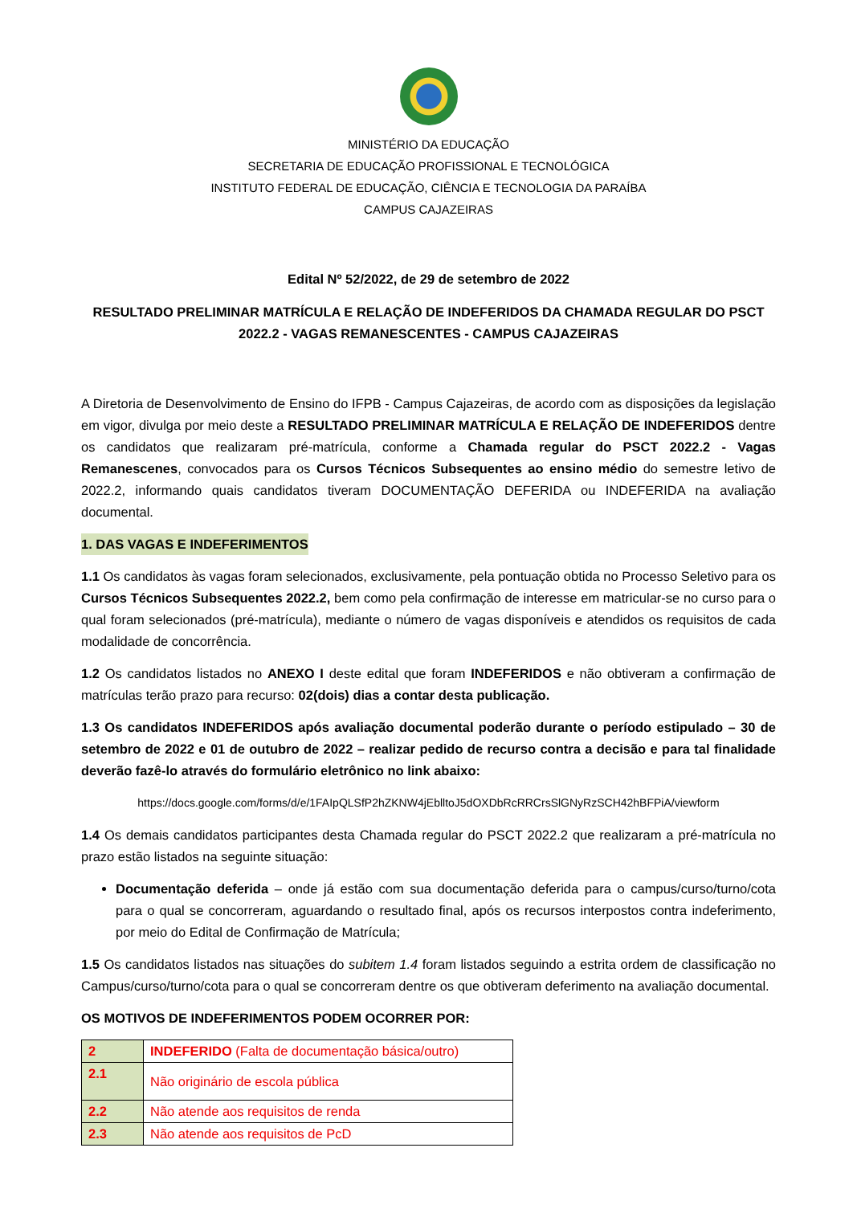MINISTÉRIO DA EDUCAÇÃO
SECRETARIA DE EDUCAÇÃO PROFISSIONAL E TECNOLÓGICA
INSTITUTO FEDERAL DE EDUCAÇÃO, CIÊNCIA E TECNOLOGIA DA PARAÍBA
CAMPUS CAJAZEIRAS
Edital Nº 52/2022, de 29 de setembro de 2022
RESULTADO PRELIMINAR MATRÍCULA E RELAÇÃO DE INDEFERIDOS DA CHAMADA REGULAR DO PSCT 2022.2 - VAGAS REMANESCENTES - CAMPUS CAJAZEIRAS
A Diretoria de Desenvolvimento de Ensino do IFPB - Campus Cajazeiras, de acordo com as disposições da legislação em vigor, divulga por meio deste a RESULTADO PRELIMINAR MATRÍCULA E RELAÇÃO DE INDEFERIDOS dentre os candidatos que realizaram pré-matrícula, conforme a Chamada regular do PSCT 2022.2 - Vagas Remanescenes, convocados para os Cursos Técnicos Subsequentes ao ensino médio do semestre letivo de 2022.2, informando quais candidatos tiveram DOCUMENTAÇÃO DEFERIDA ou INDEFERIDA na avaliação documental.
1. DAS VAGAS E INDEFERIMENTOS
1.1 Os candidatos às vagas foram selecionados, exclusivamente, pela pontuação obtida no Processo Seletivo para os Cursos Técnicos Subsequentes 2022.2, bem como pela confirmação de interesse em matricular-se no curso para o qual foram selecionados (pré-matrícula), mediante o número de vagas disponíveis e atendidos os requisitos de cada modalidade de concorrência.
1.2 Os candidatos listados no ANEXO I deste edital que foram INDEFERIDOS e não obtiveram a confirmação de matrículas terão prazo para recurso: 02(dois) dias a contar desta publicação.
1.3 Os candidatos INDEFERIDOS após avaliação documental poderão durante o período estipulado – 30 de setembro de 2022 e 01 de outubro de 2022 – realizar pedido de recurso contra a decisão e para tal finalidade deverão fazê-lo através do formulário eletrônico no link abaixo:
https://docs.google.com/forms/d/e/1FAIpQLSfP2hZKNW4jEblltoJ5dOXDbRcRRCrsSlGNyRzSCH42hBFPiA/viewform
1.4 Os demais candidatos participantes desta Chamada regular do PSCT 2022.2 que realizaram a pré-matrícula no prazo estão listados na seguinte situação:
Documentação deferida – onde já estão com sua documentação deferida para o campus/curso/turno/cota para o qual se concorreram, aguardando o resultado final, após os recursos interpostos contra indeferimento, por meio do Edital de Confirmação de Matrícula;
1.5 Os candidatos listados nas situações do subitem 1.4 foram listados seguindo a estrita ordem de classificação no Campus/curso/turno/cota para o qual se concorreram dentre os que obtiveram deferimento na avaliação documental.
OS MOTIVOS DE INDEFERIMENTOS PODEM OCORRER POR:
| 2 | INDEFERIDO (Falta de documentação básica/outro) |
| 2.1 | Não originário de escola pública |
| 2.2 | Não atende aos requisitos de renda |
| 2.3 | Não atende aos requisitos de PcD |